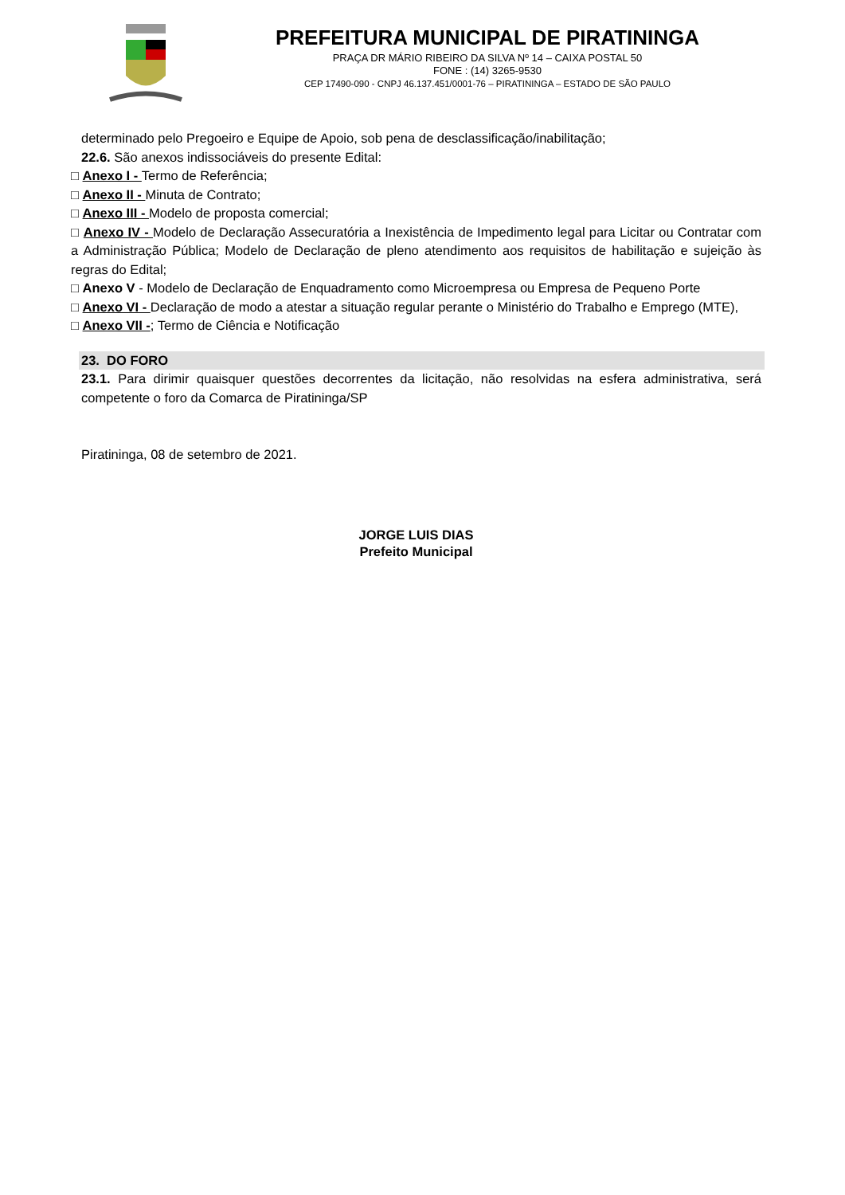PREFEITURA MUNICIPAL DE PIRATININGA
PRAÇA DR MÁRIO RIBEIRO DA SILVA Nº 14 – CAIXA POSTAL 50
FONE : (14) 3265-9530
CEP 17490-090 - CNPJ 46.137.451/0001-76 – PIRATININGA – ESTADO DE SÃO PAULO
determinado pelo Pregoeiro e Equipe de Apoio, sob pena de desclassificação/inabilitação;
22.6. São anexos indissociáveis do presente Edital:
□ Anexo I - Termo de Referência;
□ Anexo II - Minuta de Contrato;
□ Anexo III - Modelo de proposta comercial;
□ Anexo IV - Modelo de Declaração Assecuratória a Inexistência de Impedimento legal para Licitar ou Contratar com a Administração Pública; Modelo de Declaração de pleno atendimento aos requisitos de habilitação e sujeição às regras do Edital;
□ Anexo V - Modelo de Declaração de Enquadramento como Microempresa ou Empresa de Pequeno Porte
□ Anexo VI - Declaração de modo a atestar a situação regular perante o Ministério do Trabalho e Emprego (MTE),
□ Anexo VII -; Termo de Ciência e Notificação
23. DO FORO
23.1. Para dirimir quaisquer questões decorrentes da licitação, não resolvidas na esfera administrativa, será competente o foro da Comarca de Piratininga/SP
Piratininga, 08 de setembro de 2021.
JORGE LUIS DIAS
Prefeito Municipal